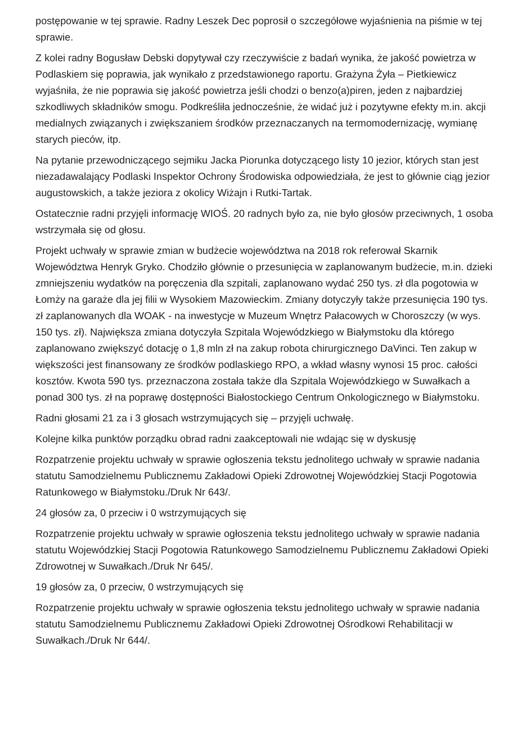postępowanie w tej sprawie. Radny Leszek Dec poprosił o szczegółowe wyjaśnienia na piśmie w tej sprawie.
Z kolei radny Bogusław Debski dopytywał czy rzeczywiście z badań wynika, że jakość powietrza w Podlaskiem się poprawia, jak wynikało z przedstawionego raportu. Grażyna Żyła – Pietkiewicz wyjaśniła, że nie poprawia się jakość powietrza jeśli chodzi o benzo(a)piren, jeden z najbardziej szkodliwych składników smogu. Podkreśliła jednocześnie, że widać już i pozytywne efekty m.in. akcji medialnych związanych i zwiększaniem środków przeznaczanych na termomodernizację, wymianę starych pieców, itp.
Na pytanie przewodniczącego sejmiku Jacka Piorunka dotyczącego listy 10 jezior, których stan jest niezadawalający Podlaski Inspektor Ochrony Środowiska odpowiedziała, że jest to głównie ciąg jezior augustowskich, a także jeziora z okolicy Wiżajn i Rutki-Tartak.
Ostatecznie radni przyjęli informację WIOŚ. 20 radnych było za, nie było głosów przeciwnych, 1 osoba wstrzymała się od głosu.
Projekt uchwały w sprawie zmian w budżecie województwa na 2018 rok referował Skarnik Województwa Henryk Gryko. Chodziło głównie o przesunięcia w zaplanowanym budżecie, m.in. dzieki zmniejszeniu wydatków na poręczenia dla szpitali, zaplanowano wydać 250 tys. zł dla pogotowia w Łomży na garaże dla jej filii w Wysokiem Mazowieckim. Zmiany dotyczyły także przesunięcia 190 tys. zł zaplanowanych dla WOAK - na inwestycje w Muzeum Wnętrz Pałacowych w Choroszczy (w wys. 150 tys. zł). Największa zmiana dotyczyła Szpitala Wojewódzkiego w Białymstoku dla którego zaplanowano zwiększyć dotację o 1,8 mln zł na zakup robota chirurgicznego DaVinci. Ten zakup w większości jest finansowany ze środków podlaskiego RPO, a wkład własny wynosi 15 proc. całości kosztów. Kwota 590 tys. przeznaczona została także dla Szpitala Wojewódzkiego w Suwałkach a ponad 300 tys. zł na poprawę dostępności Białostockiego Centrum Onkologicznego w Białymstoku.
Radni głosami 21 za i 3 głosach wstrzymujących się – przyjęli uchwałę.
Kolejne kilka punktów porządku obrad radni zaakceptowali nie wdając się w dyskusję
Rozpatrzenie projektu uchwały w sprawie ogłoszenia tekstu jednolitego uchwały w sprawie nadania statutu Samodzielnemu Publicznemu Zakładowi Opieki Zdrowotnej Wojewódzkiej Stacji Pogotowia Ratunkowego w Białymstoku./Druk Nr 643/.
24 głosów za, 0 przeciw i 0 wstrzymujących się
Rozpatrzenie projektu uchwały w sprawie ogłoszenia tekstu jednolitego uchwały w sprawie nadania statutu Wojewódzkiej Stacji Pogotowia Ratunkowego Samodzielnemu Publicznemu Zakładowi Opieki Zdrowotnej w Suwałkach./Druk Nr 645/.
19 głosów za, 0 przeciw, 0 wstrzymujących się
Rozpatrzenie projektu uchwały w sprawie ogłoszenia tekstu jednolitego uchwały w sprawie nadania statutu Samodzielnemu Publicznemu Zakładowi Opieki Zdrowotnej Ośrodkowi Rehabilitacji w Suwałkach./Druk Nr 644/.